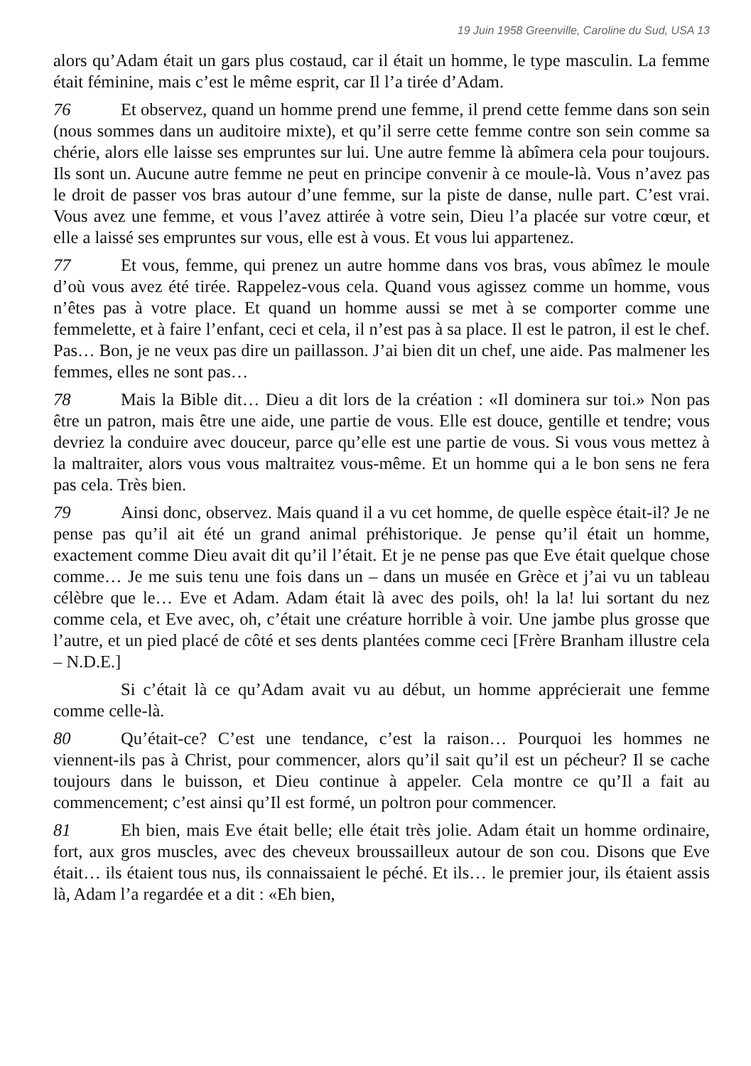19 Juin 1958 Greenville, Caroline du Sud, USA 13
alors qu’Adam était un gars plus costaud, car il était un homme, le type masculin. La femme était féminine, mais c’est le même esprit, car Il l’a tirée d’Adam.
76 Et observez, quand un homme prend une femme, il prend cette femme dans son sein (nous sommes dans un auditoire mixte), et qu’il serre cette femme contre son sein comme sa chérie, alors elle laisse ses empruntes sur lui. Une autre femme là abîmera cela pour toujours. Ils sont un. Aucune autre femme ne peut en principe convenir à ce moule-là. Vous n’avez pas le droit de passer vos bras autour d’une femme, sur la piste de danse, nulle part. C’est vrai. Vous avez une femme, et vous l’avez attirée à votre sein, Dieu l’a placée sur votre cœur, et elle a laissé ses empruntes sur vous, elle est à vous. Et vous lui appartenez.
77 Et vous, femme, qui prenez un autre homme dans vos bras, vous abîmez le moule d’où vous avez été tirée. Rappelez-vous cela. Quand vous agissez comme un homme, vous n’êtes pas à votre place. Et quand un homme aussi se met à se comporter comme une femmelette, et à faire l’enfant, ceci et cela, il n’est pas à sa place. Il est le patron, il est le chef. Pas… Bon, je ne veux pas dire un paillasson. J’ai bien dit un chef, une aide. Pas malmener les femmes, elles ne sont pas…
78 Mais la Bible dit… Dieu a dit lors de la création : «Il dominera sur toi.» Non pas être un patron, mais être une aide, une partie de vous. Elle est douce, gentille et tendre; vous devriez la conduire avec douceur, parce qu’elle est une partie de vous. Si vous vous mettez à la maltraiter, alors vous vous maltraitez vous-même. Et un homme qui a le bon sens ne fera pas cela. Très bien.
79 Ainsi donc, observez. Mais quand il a vu cet homme, de quelle espèce était-il? Je ne pense pas qu’il ait été un grand animal préhistorique. Je pense qu’il était un homme, exactement comme Dieu avait dit qu’il l’était. Et je ne pense pas que Eve était quelque chose comme… Je me suis tenu une fois dans un – dans un musée en Grèce et j’ai vu un tableau célèbre que le… Eve et Adam. Adam était là avec des poils, oh! la la! lui sortant du nez comme cela, et Eve avec, oh, c’était une créature horrible à voir. Une jambe plus grosse que l’autre, et un pied placé de côté et ses dents plantées comme ceci [Frère Branham illustre cela – N.D.E.]
Si c’était là ce qu’Adam avait vu au début, un homme apprécierait une femme comme celle-là.
80 Qu’était-ce? C’est une tendance, c’est la raison… Pourquoi les hommes ne viennent-ils pas à Christ, pour commencer, alors qu’il sait qu’il est un pécheur? Il se cache toujours dans le buisson, et Dieu continue à appeler. Cela montre ce qu’Il a fait au commencement; c’est ainsi qu’Il est formé, un poltron pour commencer.
81 Eh bien, mais Eve était belle; elle était très jolie. Adam était un homme ordinaire, fort, aux gros muscles, avec des cheveux broussailleux autour de son cou. Disons que Eve était… ils étaient tous nus, ils connaissaient le péché. Et ils… le premier jour, ils étaient assis là, Adam l’a regardée et a dit : «Eh bien,